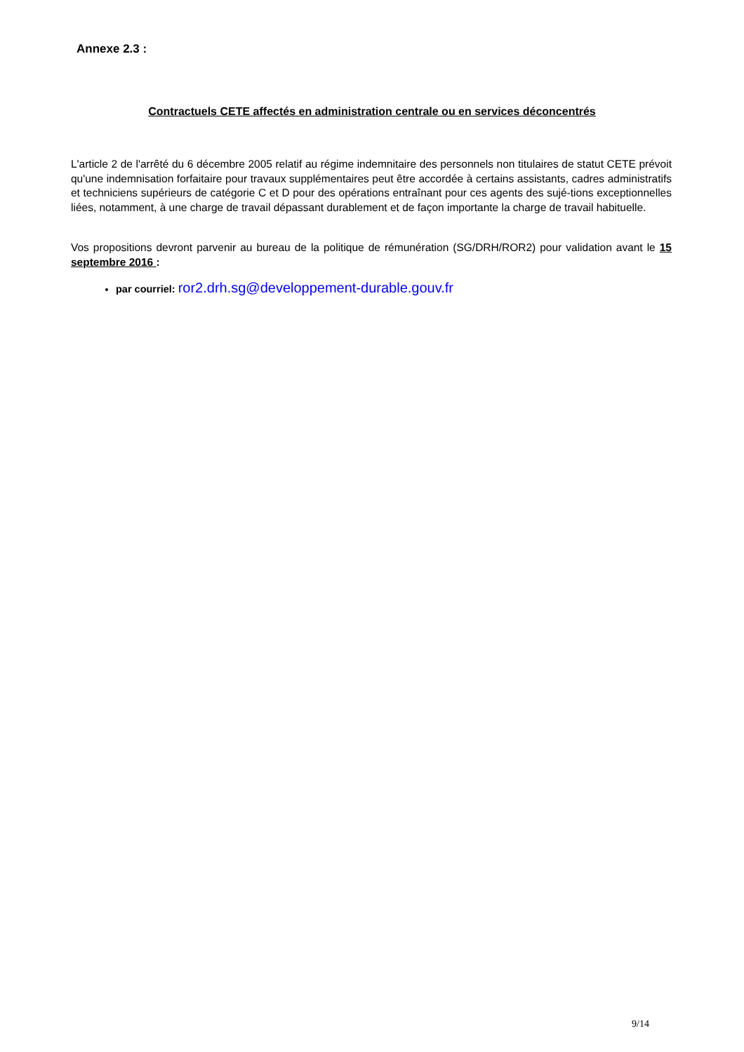Annexe 2.3 :
Contractuels CETE affectés en administration centrale ou en services déconcentrés
L'article 2 de l'arrêté du 6 décembre 2005 relatif au régime indemnitaire des personnels non titulaires de statut CETE prévoit qu'une indemnisation forfaitaire pour travaux supplémentaires peut être accordée à certains assistants, cadres administratifs et techniciens supérieurs de catégorie C et D pour des opérations entraînant pour ces agents des sujé-tions exceptionnelles liées, notamment, à une charge de travail dépassant durablement et de façon importante la charge de travail habituelle.
Vos propositions devront parvenir au bureau de la politique de rémunération (SG/DRH/ROR2) pour validation avant le 15 septembre 2016 :
par courriel: ror2.drh.sg@developpement-durable.gouv.fr
9/14